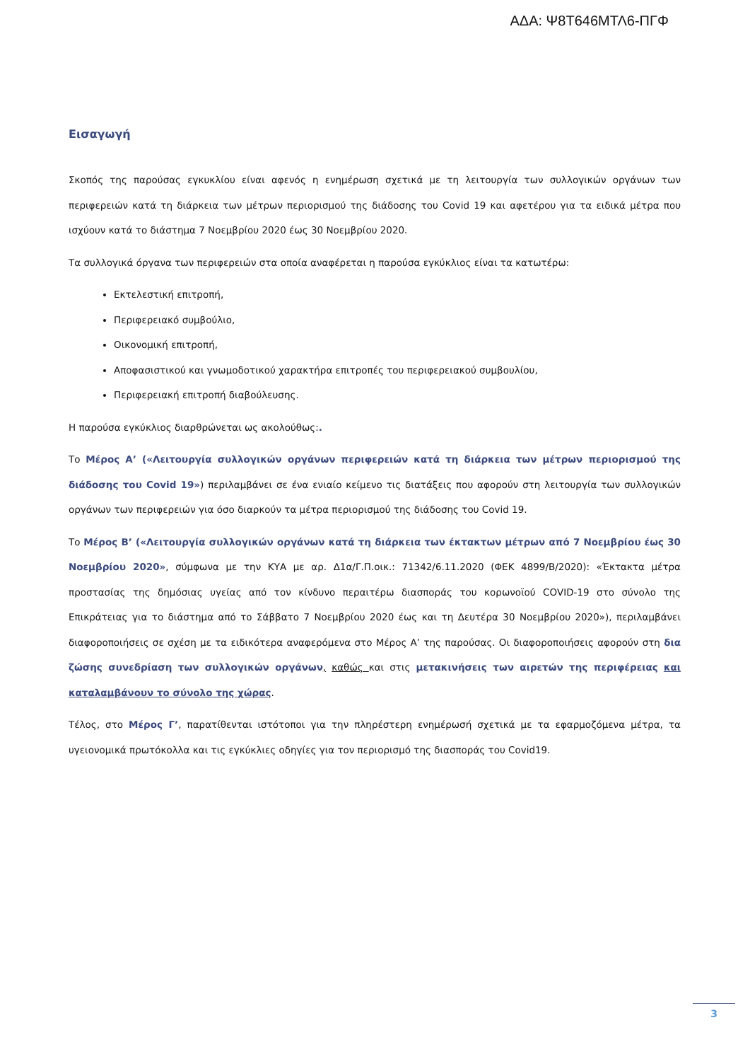ΑΔΑ: Ψ8Τ646ΜΤΛ6-ΠΓΦ
Εισαγωγή
Σκοπός της παρούσας εγκυκλίου είναι αφενός η ενημέρωση σχετικά με τη λειτουργία των συλλογικών οργάνων των περιφερειών κατά τη διάρκεια των μέτρων περιορισμού της διάδοσης του Covid 19 και αφετέρου για τα ειδικά μέτρα που ισχύουν κατά το διάστημα 7 Νοεμβρίου 2020 έως 30 Νοεμβρίου 2020.
Τα συλλογικά όργανα των περιφερειών στα οποία αναφέρεται η παρούσα εγκύκλιος είναι τα κατωτέρω:
Εκτελεστική επιτροπή,
Περιφερειακό συμβούλιο,
Οικονομική επιτροπή,
Αποφασιστικού και γνωμοδοτικού χαρακτήρα επιτροπές του περιφερειακού συμβουλίου,
Περιφερειακή επιτροπή διαβούλευσης.
Η παρούσα εγκύκλιος διαρθρώνεται ως ακολούθως:.
Το Μέρος Α’ («Λειτουργία συλλογικών οργάνων περιφερειών κατά τη διάρκεια των μέτρων περιορισμού της διάδοσης του Covid 19») περιλαμβάνει σε ένα ενιαίο κείμενο τις διατάξεις που αφορούν στη λειτουργία των συλλογικών οργάνων των περιφερειών για όσο διαρκούν τα μέτρα περιορισμού της διάδοσης του Covid 19.
Το Μέρος Β’ («Λειτουργία συλλογικών οργάνων κατά τη διάρκεια των έκτακτων μέτρων από 7 Νοεμβρίου έως 30 Νοεμβρίου 2020», σύμφωνα με την ΚΥΑ με αρ. Δ1α/Γ.Π.οικ.: 71342/6.11.2020 (ΦΕΚ 4899/Β/2020): «Έκτακτα μέτρα προστασίας της δημόσιας υγείας από τον κίνδυνο περαιτέρω διασποράς του κορωνοϊού COVID-19 στο σύνολο της Επικράτειας για το διάστημα από το Σάββατο 7 Νοεμβρίου 2020 έως και τη Δευτέρα 30 Νοεμβρίου 2020»), περιλαμβάνει διαφοροποιήσεις σε σχέση με τα ειδικότερα αναφερόμενα στο Μέρος Α’ της παρούσας. Οι διαφοροποιήσεις αφορούν στη δια ζώσης συνεδρίαση των συλλογικών οργάνων, καθώς και στις μετακινήσεις των αιρετών της περιφέρειας και καταλαμβάνουν το σύνολο της χώρας.
Τέλος, στο Μέρος Γ’, παρατίθενται ιστότοποι για την πληρέστερη ενημέρωσή σχετικά με τα εφαρμοζόμενα μέτρα, τα υγειονομικά πρωτόκολλα και τις εγκύκλιες οδηγίες για τον περιορισμό της διασποράς του Covid19.
3